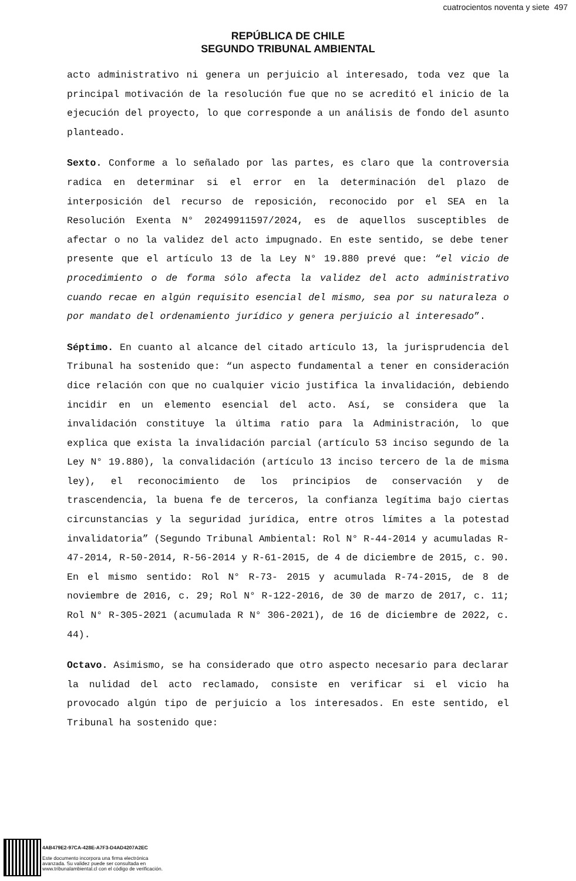cuatrocientos noventa y siete 497
REPÚBLICA DE CHILE
SEGUNDO TRIBUNAL AMBIENTAL
acto administrativo ni genera un perjuicio al interesado, toda vez que la principal motivación de la resolución fue que no se acreditó el inicio de la ejecución del proyecto, lo que corresponde a un análisis de fondo del asunto planteado.
Sexto. Conforme a lo señalado por las partes, es claro que la controversia radica en determinar si el error en la determinación del plazo de interposición del recurso de reposición, reconocido por el SEA en la Resolución Exenta N° 20249911597/2024, es de aquellos susceptibles de afectar o no la validez del acto impugnado. En este sentido, se debe tener presente que el artículo 13 de la Ley N° 19.880 prevé que: “el vicio de procedimiento o de forma sólo afecta la validez del acto administrativo cuando recae en algún requisito esencial del mismo, sea por su naturaleza o por mandato del ordenamiento jurídico y genera perjuicio al interesado”.
Séptimo. En cuanto al alcance del citado artículo 13, la jurisprudencia del Tribunal ha sostenido que: “un aspecto fundamental a tener en consideración dice relación con que no cualquier vicio justifica la invalidación, debiendo incidir en un elemento esencial del acto. Así, se considera que la invalidación constituye la última ratio para la Administración, lo que explica que exista la invalidación parcial (artículo 53 inciso segundo de la Ley N° 19.880), la convalidación (artículo 13 inciso tercero de la de misma ley), el reconocimiento de los principios de conservación y de trascendencia, la buena fe de terceros, la confianza legítima bajo ciertas circunstancias y la seguridad jurídica, entre otros límites a la potestad invalidatoria” (Segundo Tribunal Ambiental: Rol N° R-44-2014 y acumuladas R-47-2014, R-50-2014, R-56-2014 y R-61-2015, de 4 de diciembre de 2015, c. 90. En el mismo sentido: Rol N° R-73- 2015 y acumulada R-74-2015, de 8 de noviembre de 2016, c. 29; Rol N° R-122-2016, de 30 de marzo de 2017, c. 11; Rol N° R-305-2021 (acumulada R N° 306-2021), de 16 de diciembre de 2022, c. 44).
Octavo. Asimismo, se ha considerado que otro aspecto necesario para declarar la nulidad del acto reclamado, consiste en verificar si el vicio ha provocado algún tipo de perjuicio a los interesados. En este sentido, el Tribunal ha sostenido que:
4AB479E2-97CA-428E-A7F3-D4AD4207A2EC
Este documento incorpora una firma electrónica
avanzada. Su validez puede ser consultada en
www.tribunalambiental.cl con el código de verificación.